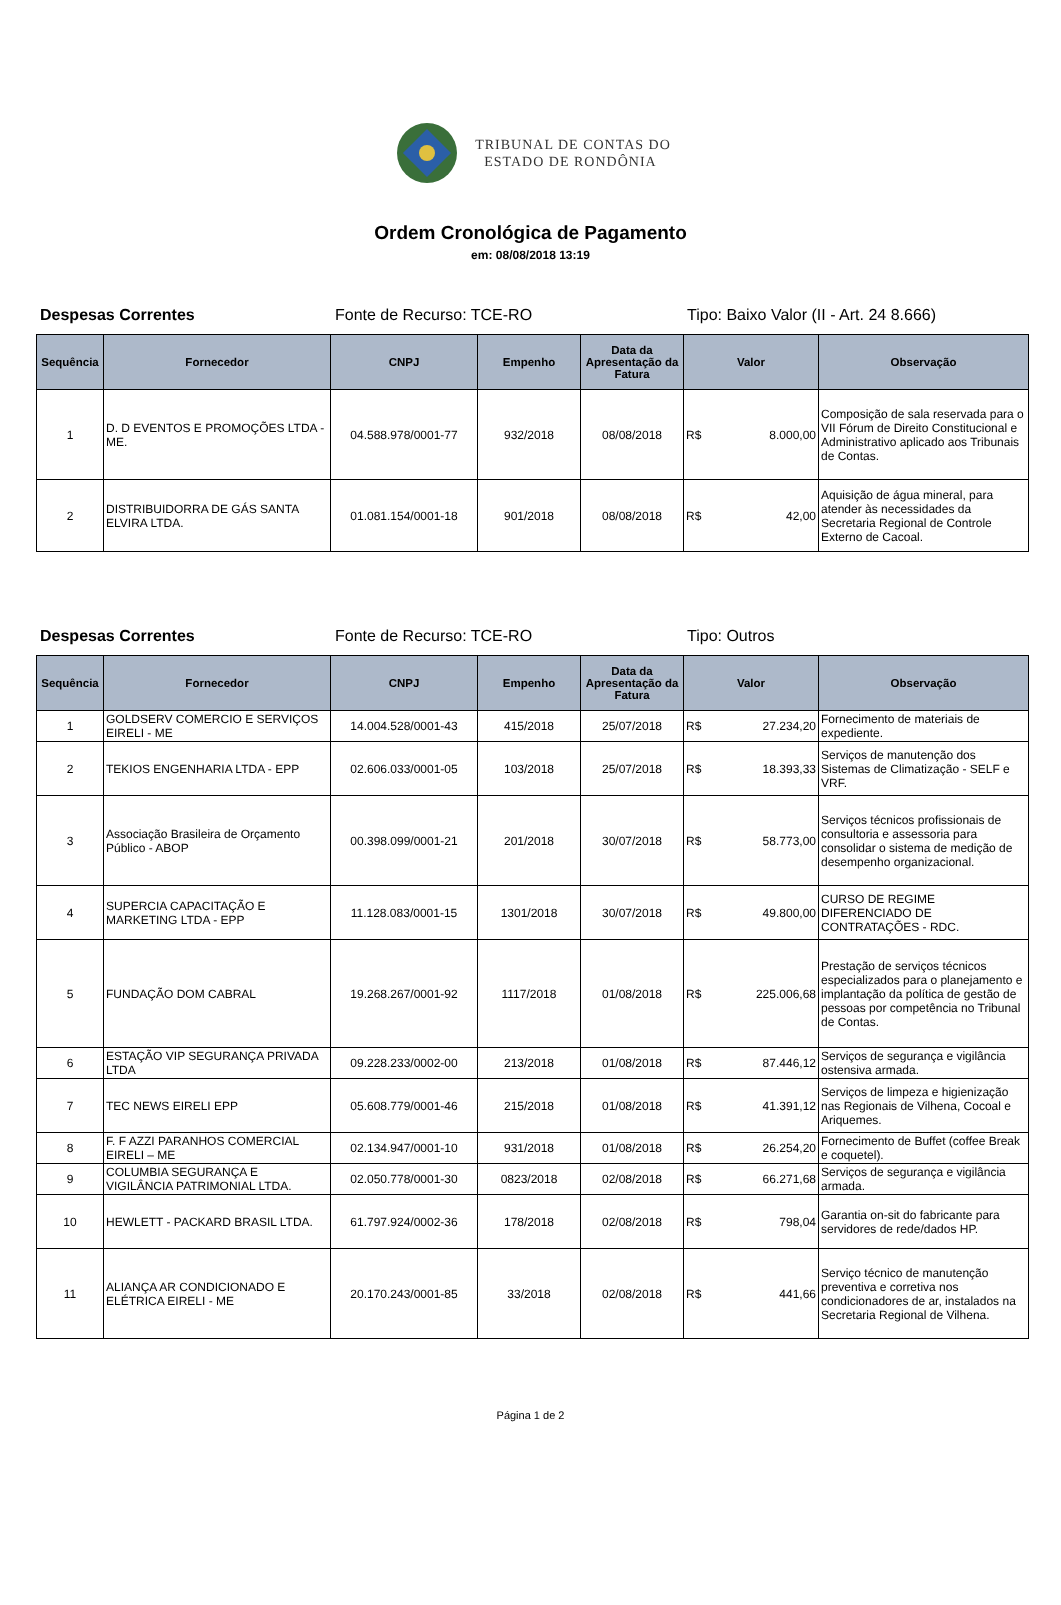TRIBUNAL DE CONTAS DO
ESTADO DE RONDÔNIA
Ordem Cronológica de Pagamento
em: 08/08/2018 13:19
Despesas Correntes Fonte de Recurso: TCE-RO Tipo: Baixo Valor (II - Art. 24 8.666)
| Sequência | Fornecedor | CNPJ | Empenho | Data da Apresentação da Fatura | Valor | Observação |
| --- | --- | --- | --- | --- | --- | --- |
| 1 | D. D EVENTOS E PROMOÇÕES LTDA - ME. | 04.588.978/0001-77 | 932/2018 | 08/08/2018 | R$ 8.000,00 | Composição de sala reservada para o VII Fórum de Direito Constitucional e Administrativo aplicado aos Tribunais de Contas. |
| 2 | DISTRIBUIDORRA DE GÁS SANTA ELVIRA LTDA. | 01.081.154/0001-18 | 901/2018 | 08/08/2018 | R$ 42,00 | Aquisição de água mineral, para atender às necessidades da Secretaria Regional de Controle Externo de Cacoal. |
Despesas Correntes Fonte de Recurso: TCE-RO Tipo: Outros
| Sequência | Fornecedor | CNPJ | Empenho | Data da Apresentação da Fatura | Valor | Observação |
| --- | --- | --- | --- | --- | --- | --- |
| 1 | GOLDSERV COMERCIO E SERVIÇOS EIRELI - ME | 14.004.528/0001-43 | 415/2018 | 25/07/2018 | R$ 27.234,20 | Fornecimento de materiais de expediente. |
| 2 | TEKIOS ENGENHARIA LTDA - EPP | 02.606.033/0001-05 | 103/2018 | 25/07/2018 | R$ 18.393,33 | Serviços de manutenção dos Sistemas de Climatização - SELF e VRF. |
| 3 | Associação Brasileira de Orçamento Público - ABOP | 00.398.099/0001-21 | 201/2018 | 30/07/2018 | R$ 58.773,00 | Serviços técnicos profissionais de consultoria e assessoria para consolidar o sistema de medição de desempenho organizacional. |
| 4 | SUPERCIA CAPACITAÇÃO E MARKETING LTDA - EPP | 11.128.083/0001-15 | 1301/2018 | 30/07/2018 | R$ 49.800,00 | CURSO DE REGIME DIFERENCIADO DE CONTRATAÇÕES - RDC. |
| 5 | FUNDAÇÃO DOM CABRAL | 19.268.267/0001-92 | 1117/2018 | 01/08/2018 | R$ 225.006,68 | Prestação de serviços técnicos especializados para o planejamento e implantação da política de gestão de pessoas por competência no Tribunal de Contas. |
| 6 | ESTAÇÃO VIP SEGURANÇA PRIVADA LTDA | 09.228.233/0002-00 | 213/2018 | 01/08/2018 | R$ 87.446,12 | Serviços de segurança e vigilância ostensiva armada. |
| 7 | TEC NEWS EIRELI EPP | 05.608.779/0001-46 | 215/2018 | 01/08/2018 | R$ 41.391,12 | Serviços de limpeza e higienização nas Regionais de Vilhena, Cocoal e Ariquemes. |
| 8 | F. F AZZI PARANHOS COMERCIAL EIRELI – ME | 02.134.947/0001-10 | 931/2018 | 01/08/2018 | R$ 26.254,20 | Fornecimento de Buffet (coffee Break e coquetel). |
| 9 | COLUMBIA SEGURANÇA E VIGILÂNCIA PATRIMONIAL LTDA. | 02.050.778/0001-30 | 0823/2018 | 02/08/2018 | R$ 66.271,68 | Serviços de segurança e vigilância armada. |
| 10 | HEWLETT - PACKARD BRASIL LTDA. | 61.797.924/0002-36 | 178/2018 | 02/08/2018 | R$ 798,04 | Garantia on-sit do fabricante para servidores de rede/dados HP. |
| 11 | ALIANÇA AR CONDICIONADO E ELÉTRICA EIRELI - ME | 20.170.243/0001-85 | 33/2018 | 02/08/2018 | R$ 441,66 | Serviço técnico de manutenção preventiva e corretiva nos condicionadores de ar, instalados na Secretaria Regional de Vilhena. |
Página 1 de 2